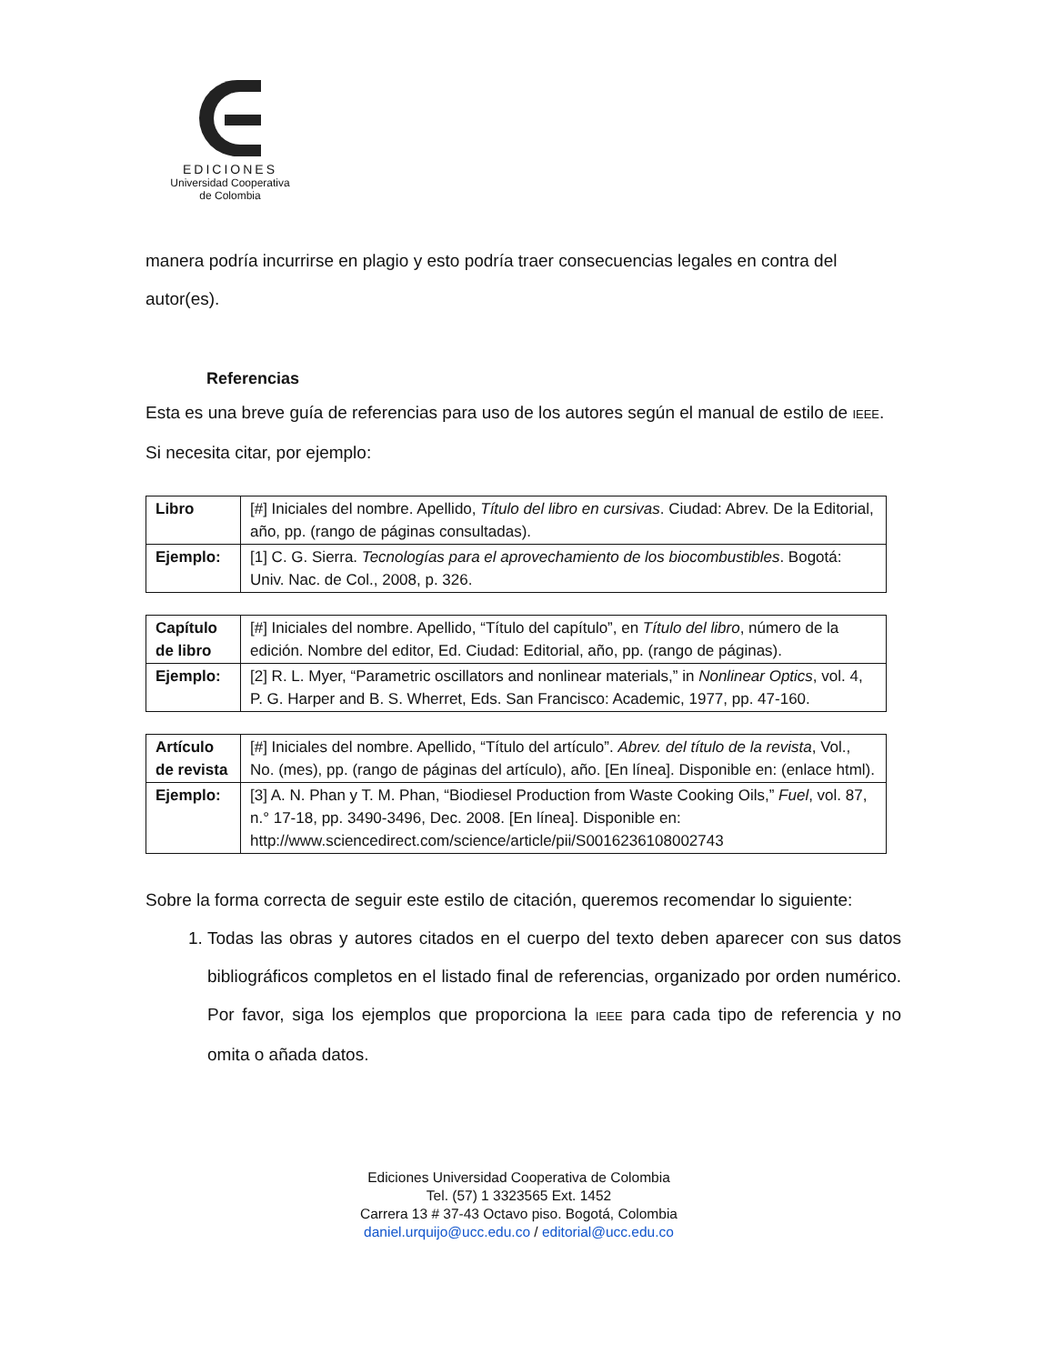EDICIONES
Universidad Cooperativa
de Colombia
manera podría incurrirse en plagio y esto podría traer consecuencias legales en contra del autor(es).
Referencias
Esta es una breve guía de referencias para uso de los autores según el manual de estilo de IEEE. Si necesita citar, por ejemplo:
| Libro | [#] Iniciales del nombre. Apellido, Título del libro en cursivas . Ciudad: Abrev. De la Editorial, año, pp. (rango de páginas consultadas). |
| Ejemplo: | [1] C. G. Sierra. Tecnologías para el aprovechamiento de los biocombustibles . Bogotá: Univ. Nac. de Col., 2008, p. 326. |
| Capítulo de libro | [#] Iniciales del nombre. Apellido, “Título del capítulo”, en Título del libro , número de la edición. Nombre del editor, Ed. Ciudad: Editorial, año, pp. (rango de páginas). |
| Ejemplo: | [2] R. L. Myer, “Parametric oscillators and nonlinear materials,” in Nonlinear Optics , vol. 4, P. G. Harper and B. S. Wherret, Eds. San Francisco: Academic, 1977, pp. 47-160. |
| Artículo de revista | [#] Iniciales del nombre. Apellido, “Título del artículo”. Abrev. del título de la revista , Vol., No. (mes), pp. (rango de páginas del artículo), año. [En línea]. Disponible en: (enlace html). |
| Ejemplo: | [3] A. N. Phan y T. M. Phan, “Biodiesel Production from Waste Cooking Oils,” Fuel , vol. 87, n.° 17-18, pp. 3490-3496, Dec. 2008. [En línea]. Disponible en: http://www.sciencedirect.com/science/article/pii/S0016236108002743 |
Sobre la forma correcta de seguir este estilo de citación, queremos recomendar lo siguiente:
1. Todas las obras y autores citados en el cuerpo del texto deben aparecer con sus datos bibliográficos completos en el listado final de referencias, organizado por orden numérico. Por favor, siga los ejemplos que proporciona la IEEE para cada tipo de referencia y no omita o añada datos.
Ediciones Universidad Cooperativa de Colombia
Tel. (57) 1 3323565 Ext. 1452
Carrera 13 # 37-43 Octavo piso. Bogotá, Colombia
daniel.urquijo@ucc.edu.co / editorial@ucc.edu.co